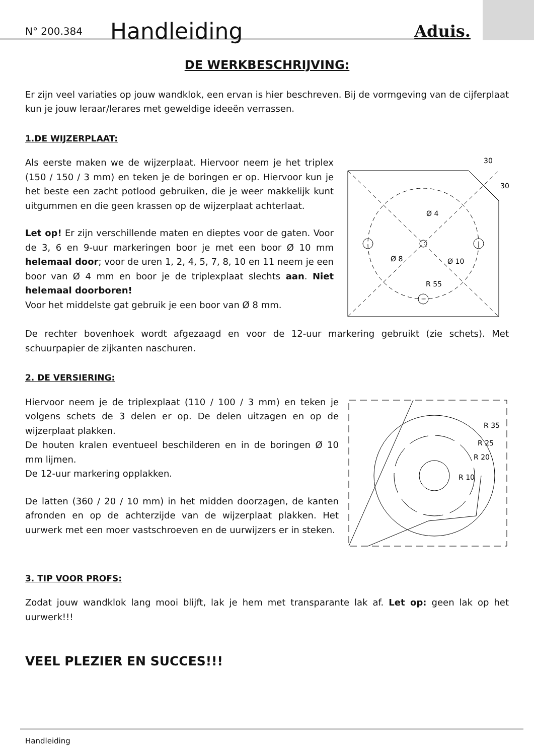N° 200.384 Handleiding Aduis.
DE WERKBESCHRIJVING:
Er zijn veel variaties op jouw wandklok, een ervan is hier beschreven. Bij de vormgeving van de cijferplaat kun je jouw leraar/lerares met geweldige ideeën verrassen.
1.DE WIJZERPLAAT:
Als eerste maken we de wijzerplaat. Hiervoor neem je het triplex (150 / 150 / 3 mm) en teken je de boringen er op. Hiervoor kun je het beste een zacht potlood gebruiken, die je weer makkelijk kunt uitgummen en die geen krassen op de wijzerplaat achterlaat.
Let op! Er zijn verschillende maten en dieptes voor de gaten. Voor de 3, 6 en 9-uur markeringen boor je met een boor Ø 10 mm helemaal door; voor de uren 1, 2, 4, 5, 7, 8, 10 en 11 neem je een boor van Ø 4 mm en boor je de triplexplaat slechts aan. Niet helemaal doorboren!
Voor het middelste gat gebruik je een boor van Ø 8 mm.
30
30
Ø 4
Ø 8
Ø 10
R 55
De rechter bovenhoek wordt afgezaagd en voor de 12-uur markering gebruikt (zie schets). Met schuurpapier de zijkanten naschuren.
2. DE VERSIERING:
Hiervoor neem je de triplexplaat (110 / 100 / 3 mm) en teken je volgens schets de 3 delen er op. De delen uitzagen en op de wijzerplaat plakken.
De houten kralen eventueel beschilderen en in de boringen Ø 10 mm lijmen.
De 12-uur markering opplakken.
De latten (360 / 20 / 10 mm) in het midden doorzagen, de kanten afronden en op de achterzijde van de wijzerplaat plakken. Het uurwerk met een moer vastschroeven en de uurwijzers er in steken.
R 35
R 25
R 20
R 10
3. TIP VOOR PROFS:
Zodat jouw wandklok lang mooi blijft, lak je hem met transparante lak af. Let op: geen lak op het uurwerk!!!
VEEL PLEZIER EN SUCCES!!!
Handleiding